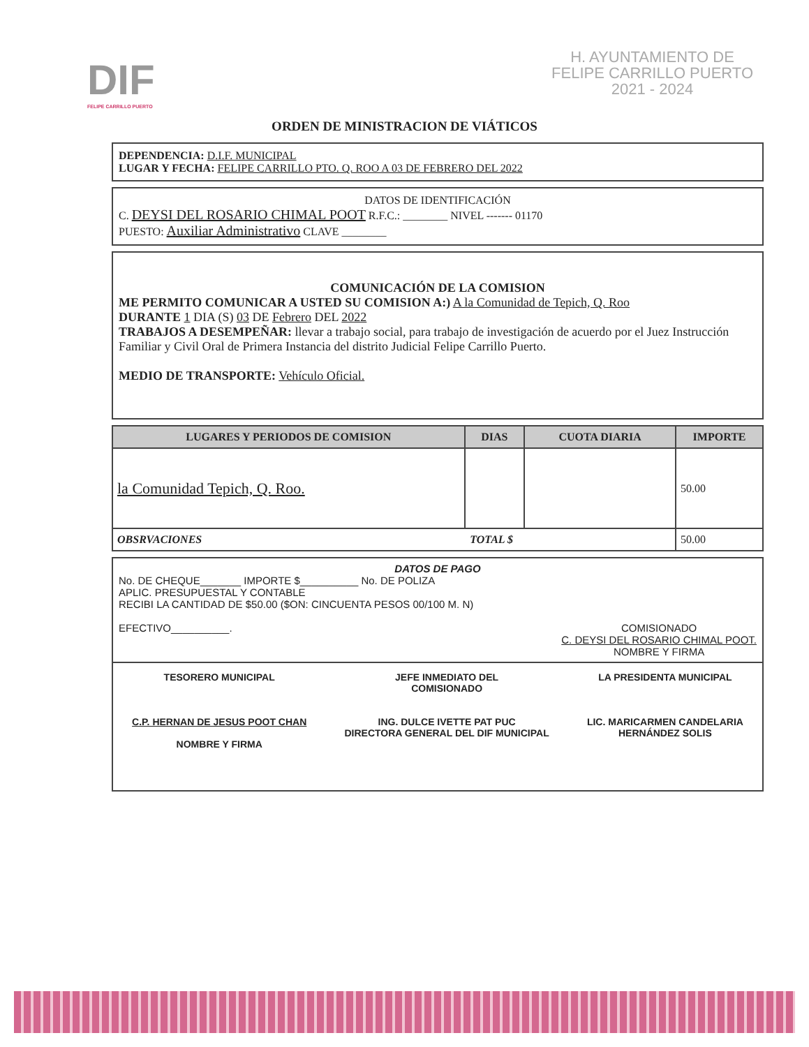DIF
FELIPE CARRILLO PUERTO
H. AYUNTAMIENTO DE
FELIPE CARRILLO PUERTO
2021 - 2024
ORDEN DE MINISTRACION DE VIÁTICOS
DEPENDENCIA: D.I.F. MUNICIPAL
LUGAR Y FECHA: FELIPE CARRILLO PTO. Q. ROO A 03 DE FEBRERO DEL 2022
DATOS DE IDENTIFICACIÓN
C. DEYSI DEL ROSARIO CHIMAL POOT R.F.C.: ________ NIVEL ------- 01170
PUESTO: Auxiliar Administrativo CLAVE ________
COMUNICACIÓN DE LA COMISION
ME PERMITO COMUNICAR A USTED SU COMISION A:) A la Comunidad de Tepich, Q. Roo
DURANTE 1 DIA (S) 03 DE Febrero DEL 2022
TRABAJOS A DESEMPEÑAR: llevar a trabajo social, para trabajo de investigación de acuerdo por el Juez Instrucción Familiar y Civil Oral de Primera Instancia del distrito Judicial Felipe Carrillo Puerto.
MEDIO DE TRANSPORTE: Vehículo Oficial.
| LUGARES Y PERIODOS DE COMISION | DIAS | CUOTA DIARIA | IMPORTE |
| --- | --- | --- | --- |
| la Comunidad Tepich, Q. Roo. | | | 50.00 |
| OBSRVACIONES TOTAL $ | | | 50.00 |
DATOS DE PAGO
No. DE CHEQUE_______ IMPORTE $__________ No. DE POLIZA
APLIC. PRESUPUESTAL Y CONTABLE
RECIBI LA CANTIDAD DE $50.00 ($ON: CINCUENTA PESOS 00/100 M. N)
EFECTIVO__________. COMISIONADO
C. DEYSI DEL ROSARIO CHIMAL POOT.
NOMBRE Y FIRMA
TESORERO MUNICIPAL
C.P. HERNAN DE JESUS POOT CHAN
NOMBRE Y FIRMA
JEFE INMEDIATO DEL
COMISIONADO
ING. DULCE IVETTE PAT PUC
DIRECTORA GENERAL DEL DIF MUNICIPAL
LA PRESIDENTA MUNICIPAL
LIC. MARICARMEN CANDELARIA
HERNÁNDEZ SOLIS